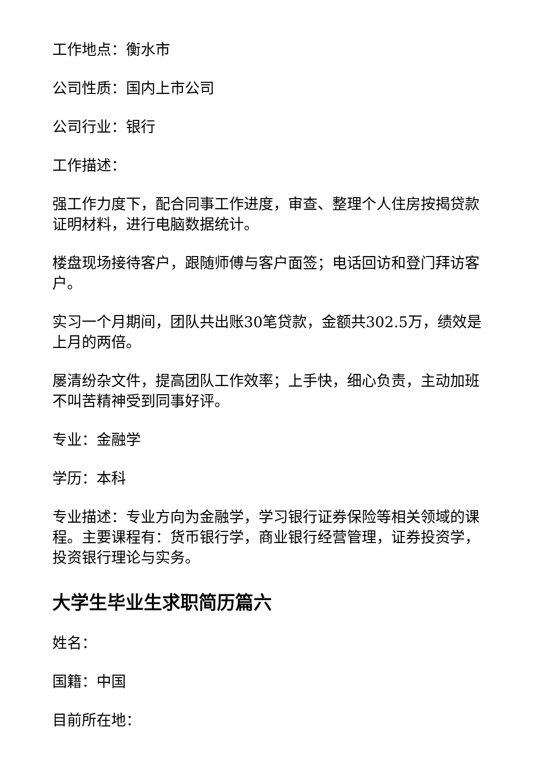工作地点：衡水市
公司性质：国内上市公司
公司行业：银行
工作描述：
强工作力度下，配合同事工作进度，审查、整理个人住房按揭贷款证明材料，进行电脑数据统计。
楼盘现场接待客户，跟随师傅与客户面签；电话回访和登门拜访客户。
实习一个月期间，团队共出账30笔贷款，金额共302.5万，绩效是上月的两倍。
屡清纷杂文件，提高团队工作效率；上手快，细心负责，主动加班不叫苦精神受到同事好评。
专业：金融学
学历：本科
专业描述：专业方向为金融学，学习银行证券保险等相关领域的课程。主要课程有：货币银行学，商业银行经营管理，证券投资学，投资银行理论与实务。
大学生毕业生求职简历篇六
姓名：
国籍：中国
目前所在地：